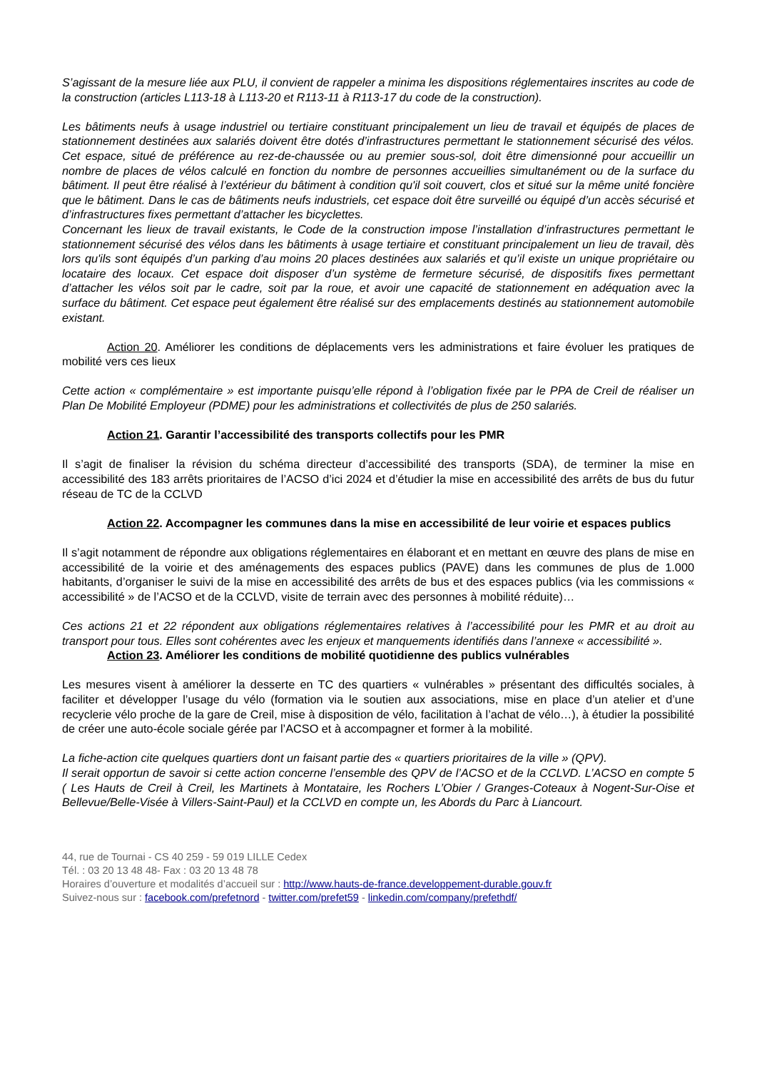S’agissant de la mesure liée aux PLU, il convient de rappeler a minima les dispositions réglementaires inscrites au code de la construction (articles L113-18 à L113-20 et R113-11 à R113-17 du code de la construction).
Les bâtiments neufs à usage industriel ou tertiaire constituant principalement un lieu de travail et équipés de places de stationnement destinées aux salariés doivent être dotés d’infrastructures permettant le stationnement sécurisé des vélos. Cet espace, situé de préférence au rez-de-chaussée ou au premier sous-sol, doit être dimensionné pour accueillir un nombre de places de vélos calculé en fonction du nombre de personnes accueillies simultanément ou de la surface du bâtiment. Il peut être réalisé à l’extérieur du bâtiment à condition qu'il soit couvert, clos et situé sur la même unité foncière que le bâtiment. Dans le cas de bâtiments neufs industriels, cet espace doit être surveillé ou équipé d’un accès sécurisé et d’infrastructures fixes permettant d’attacher les bicyclettes.
Concernant les lieux de travail existants, le Code de la construction impose l’installation d’infrastructures permettant le stationnement sécurisé des vélos dans les bâtiments à usage tertiaire et constituant principalement un lieu de travail, dès lors qu'ils sont équipés d’un parking d’au moins 20 places destinées aux salariés et qu’il existe un unique propriétaire ou locataire des locaux. Cet espace doit disposer d’un système de fermeture sécurisé, de dispositifs fixes permettant d’attacher les vélos soit par le cadre, soit par la roue, et avoir une capacité de stationnement en adéquation avec la surface du bâtiment. Cet espace peut également être réalisé sur des emplacements destinés au stationnement automobile existant.
Action 20. Améliorer les conditions de déplacements vers les administrations et faire évoluer les pratiques de mobilité vers ces lieux
Cette action « complémentaire » est importante puisqu’elle répond à l’obligation fixée par le PPA de Creil de réaliser un Plan De Mobilité Employeur (PDME) pour les administrations et collectivités de plus de 250 salariés.
Action 21. Garantir l’accessibilité des transports collectifs pour les PMR
Il s’agit de finaliser la révision du schéma directeur d’accessibilité des transports (SDA), de terminer la mise en accessibilité des 183 arrêts prioritaires de l’ACSO d’ici 2024 et d’étudier la mise en accessibilité des arrêts de bus du futur réseau de TC de la CCLVD
Action 22. Accompagner les communes dans la mise en accessibilité de leur voirie et espaces publics
Il s’agit notamment de répondre aux obligations réglementaires en élaborant et en mettant en œuvre des plans de mise en accessibilité de la voirie et des aménagements des espaces publics (PAVE) dans les communes de plus de 1.000 habitants, d’organiser le suivi de la mise en accessibilité des arrêts de bus et des espaces publics (via les commissions « accessibilité » de l’ACSO et de la CCLVD, visite de terrain avec des personnes à mobilité réduite)…
Ces actions 21 et 22 répondent aux obligations réglementaires relatives à l’accessibilité pour les PMR et au droit au transport pour tous. Elles sont cohérentes avec les enjeux et manquements identifiés dans l’annexe « accessibilité ».
Action 23. Améliorer les conditions de mobilité quotidienne des publics vulnérables
Les mesures visent à améliorer la desserte en TC des quartiers « vulnérables » présentant des difficultés sociales, à faciliter et développer l’usage du vélo (formation via le soutien aux associations, mise en place d’un atelier et d’une recyclerie vélo proche de la gare de Creil, mise à disposition de vélo, facilitation à l’achat de vélo…), à étudier la possibilité de créer une auto-école sociale gérée par l’ACSO et à accompagner et former à la mobilité.
La fiche-action cite quelques quartiers dont un faisant partie des « quartiers prioritaires de la ville » (QPV).
Il serait opportun de savoir si cette action concerne l’ensemble des QPV de l’ACSO et de la CCLVD. L’ACSO en compte 5 ( Les Hauts de Creil à Creil, les Martinets à Montataire, les Rochers L’Obier / Granges-Coteaux à Nogent-Sur-Oise et Bellevue/Belle-Visée à Villers-Saint-Paul) et la CCLVD en compte un, les Abords du Parc à Liancourt.
44, rue de Tournai - CS 40 259 - 59 019 LILLE Cedex
Tél. : 03 20 13 48 48- Fax : 03 20 13 48 78
Horaires d’ouverture et modalités d’accueil sur : http://www.hauts-de-france.developpement-durable.gouv.fr
Suivez-nous sur : facebook.com/prefetnord - twitter.com/prefet59 - linkedin.com/company/prefethdf/